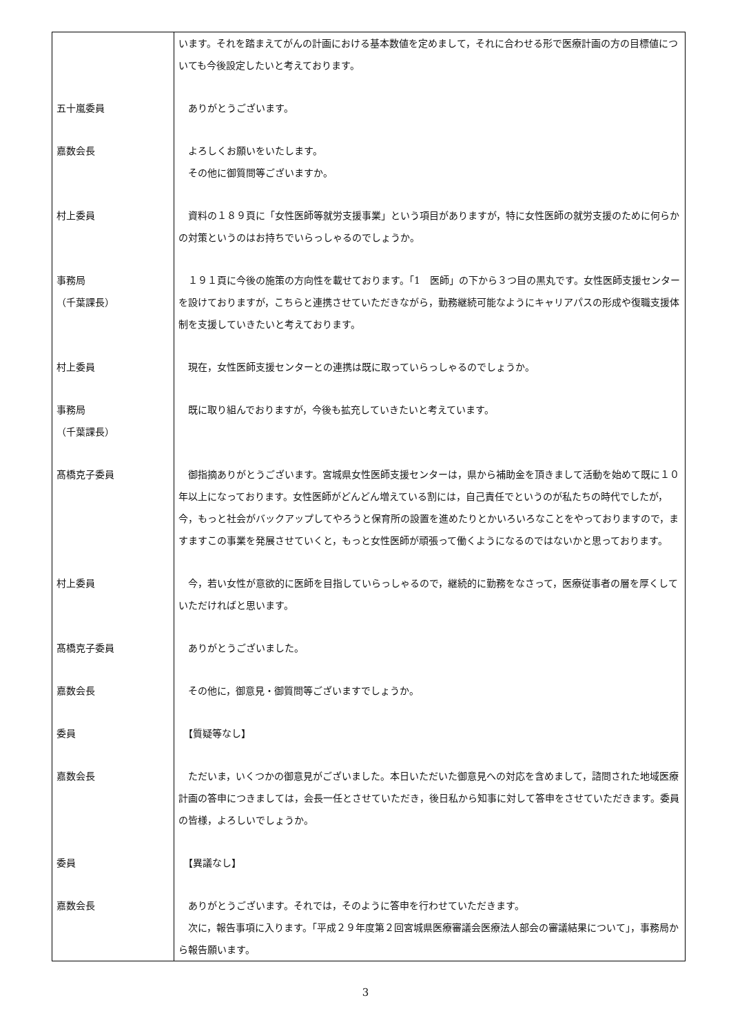| | います。それを踏まえてがんの計画における基本数値を定めまして，それに合わせる形で医療計画の方の目標値についても今後設定したいと考えております。 |
| 五十嵐委員 | ありがとうございます。 |
| 嘉数会長 | よろしくお願いをいたします。 その他に御質問等ございますか。 |
| 村上委員 | 資料の１８９頁に「女性医師等就労支援事業」という項目がありますが，特に女性医師の就労支援のために何らかの対策というのはお持ちでいらっしゃるのでしょうか。 |
| 事務局 （千葉課長） | １９１頁に今後の施策の方向性を載せております。「1 医師」の下から３つ目の黒丸です。女性医師支援センターを設けておりますが，こちらと連携させていただきながら，勤務継続可能なようにキャリアパスの形成や復職支援体制を支援していきたいと考えております。 |
| 村上委員 | 現在，女性医師支援センターとの連携は既に取っていらっしゃるのでしょうか。 |
| 事務局 （千葉課長） | 既に取り組んでおりますが，今後も拡充していきたいと考えています。 |
| 髙橋克子委員 | 御指摘ありがとうございます。宮城県女性医師支援センターは，県から補助金を頂きまして活動を始めて既に１０年以上になっております。女性医師がどんどん増えている割には，自己責任でというのが私たちの時代でしたが，今，もっと社会がバックアップしてやろうと保育所の設置を進めたりとかいろいろなことをやっておりますので，ますますこの事業を発展させていくと，もっと女性医師が頑張って働くようになるのではないかと思っております。 |
| 村上委員 | 今，若い女性が意欲的に医師を目指していらっしゃるので，継続的に勤務をなさって，医療従事者の層を厚くしていただければと思います。 |
| 髙橋克子委員 | ありがとうございました。 |
| 嘉数会長 | その他に，御意見・御質問等ございますでしょうか。 |
| 委員 | 【質疑等なし】 |
| 嘉数会長 | ただいま，いくつかの御意見がございました。本日いただいた御意見への対応を含めまして，諮問された地域医療計画の答申につきましては，会長一任とさせていただき，後日私から知事に対して答申をさせていただきます。委員の皆様，よろしいでしょうか。 |
| 委員 | 【異議なし】 |
| 嘉数会長 | ありがとうございます。それでは，そのように答申を行わせていただきます。 次に，報告事項に入ります。「平成２９年度第２回宮城県医療審議会医療法人部会の審議結果について」，事務局から報告願います。 |
3